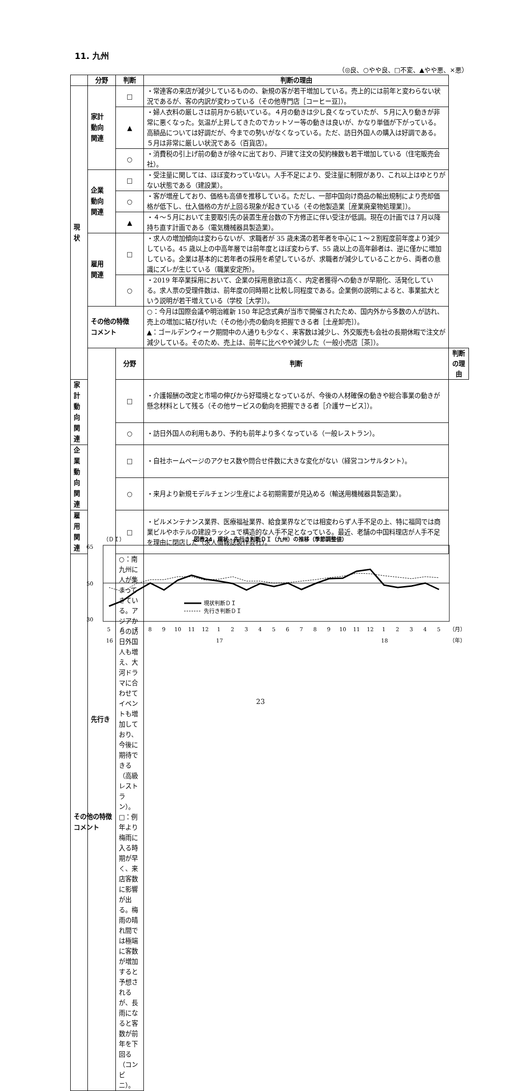11. 九州
（◎良、○やや良、□不変、▲やや悪、×悪）
| | 分野 | 判断 | 判断の理由 | |
| --- | --- | --- | --- | --- |
| 現状 | 家計 動向 関連 | □ | ・常連客の来店が減少しているものの、新規の客が若干増加している。売上的には前年と変わらない状況であるが、客の内訳が変わっている（その他専門店［コーヒー豆］）。 | |
| | | ▲ | ・婦人衣料の厳しさは前月から続いている。４月の動きは少し良くなっていたが、５月に入り動きが非常に悪くなった。気温が上昇してきたのでカットソー等の動きは良いが、かなり単価が下がっている。高額品については好調だが、今までの勢いがなくなっている。ただ、訪日外国人の購入は好調である。５月は非常に厳しい状況である（百貨店）。 | |
| | | ○ | ・消費税の引上げ前の動きが徐々に出ており、戸建て注文の契約棟数も若干増加している（住宅販売会社）。 | |
| | 企業 動向 関連 | □ | ・受注量に関しては、ほぼ変わっていない。人手不足により、受注量に制限があり、これ以上はゆとりがない状態である（建設業）。 | |
| | | ○ | ・客が増産しており、価格も高値を推移している。ただし、一部中国向け商品の輸出規制により売却価格が低下し、仕入価格の方が上回る現象が起きている（その他製造業［産業廃棄物処理業］）。 | |
| | | ▲ | ・４～５月において主要取引先の装置生産台数の下方修正に伴い受注が低調。現在の計画では７月以降持ち直す計画である（電気機械器具製造業）。 | |
| | 雇用 関連 | □ | ・求人の増加傾向は変わらないが、求職者が 35 歳未満の若年者を中心に１～２割程度前年度より減少している。45 歳以上の中高年層では前年度とほぼ変わらず、55 歳以上の高年齢者は、逆に僅かに増加している。企業は基本的に若年者の採用を希望しているが、求職者が減少していることから、両者の意識にズレが生じている（職業安定所）。 | |
| | | ○ | ・2019 年卒業採用において、企業の採用意欲は高く、内定者獲得への動きが早期化、活発化している。求人票の受理件数は、前年度の同時期と比較し同程度である。企業側の説明によると、事業拡大という説明が若干増えている（学校［大学］）。 | |
| | その他の特徴 コメント | | ○：今月は国際会議や明治維新 150 年記念式典が当市で開催されたため、国内外から多数の人が訪れ、売上の増加に結び付いた（その他小売の動向を把握できる者［土産卸売］）。 ▲：ゴールデンウィーク期間中の人通りも少なく、来客数は減少し、外交販売も会社の長期休暇で注文が減少している。そのため、売上は、前年に比べやや減少した（一般小売店［茶］）。 | |
| | 先行き | 分野 | 判断 | 判断の理由 |
| 家計 動向 関連 | | □ | ・介護報酬の改定と市場の伸びから好環境となっているが、今後の人材確保の動きや総合事業の動きが懸念材料として残る（その他サービスの動向を把握できる者［介護サービス］）。 | |
| | | ○ | ・訪日外国人の利用もあり、予約も前年より多くなっている（一般レストラン）。 | |
| 企業 動向 関連 | | □ | ・自社ホームページのアクセス数や問合せ件数に大きな変化がない（経営コンサルタント）。 | |
| | | ○ | ・来月より新規モデルチェンジ生産による初期需要が見込める（輸送用機械器具製造業）。 | |
| 雇用 関連 | | □ | ・ビルメンテナンス業界、医療福祉業界、給食業界などでは相変わらず人手不足の上、特に福岡では商業ビルやホテルの建設ラッシュで構造的な人手不足となっている。最近、老舗の中国料理店が人手不足を理由に閉店した（求人情報誌製作会社）。 | |
| その他の特徴 コメント | | ○：南九州に人が集まってきている。アジアからの訪日外国人も増え、大河ドラマに合わせてイベントも増加しており、今後に期待できる（高級レストラン）。 □：例年より梅雨に入る時期が早く、来店客数に影響が出る。梅雨の晴れ間では極端に客数が増加すると予想されるが、長雨になると客数が前年を下回る（コンビニ）。 | | |
（ＤＩ）
図表24　現状・先行き判断ＤＩ（九州）の推移（季節調整値）
65
50
30
現状判断ＤＩ
先行き判断ＤＩ
5678910111212345678910111212345（月）
161718（年）
23